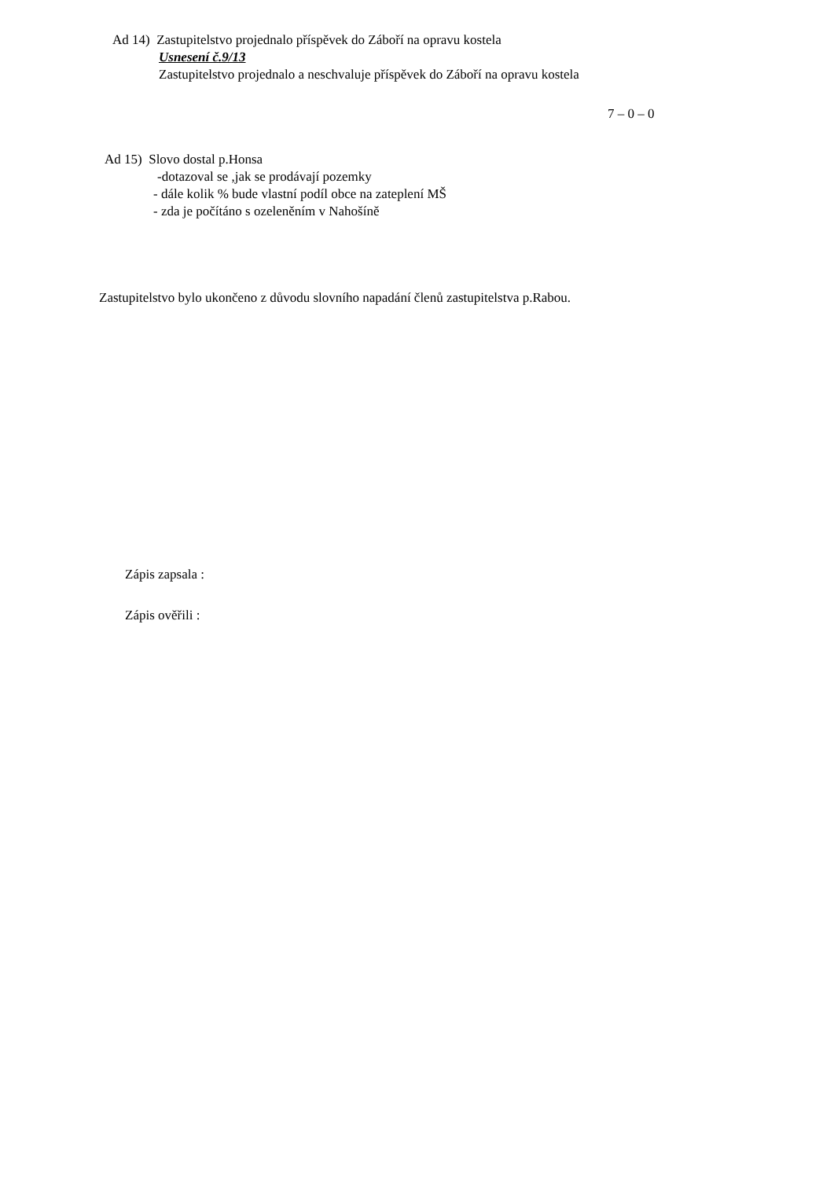Ad 14) Zastupitelstvo projednalo příspěvek do Záboří na opravu kostela
Usnesení č.9/13
Zastupitelstvo projednalo a neschvaluje příspěvek do Záboří na opravu kostela
7 – 0 – 0
Ad 15) Slovo dostal p.Honsa
-dotazoval se ,jak se prodávají pozemky
- dále kolik % bude vlastní podíl obce na zateplení MŠ
- zda je počítáno s ozeleněním v Nahošíně
Zastupitelstvo bylo ukončeno z důvodu slovního napadání členů zastupitelstva p.Rabou.
Zápis zapsala :
Zápis ověřili :